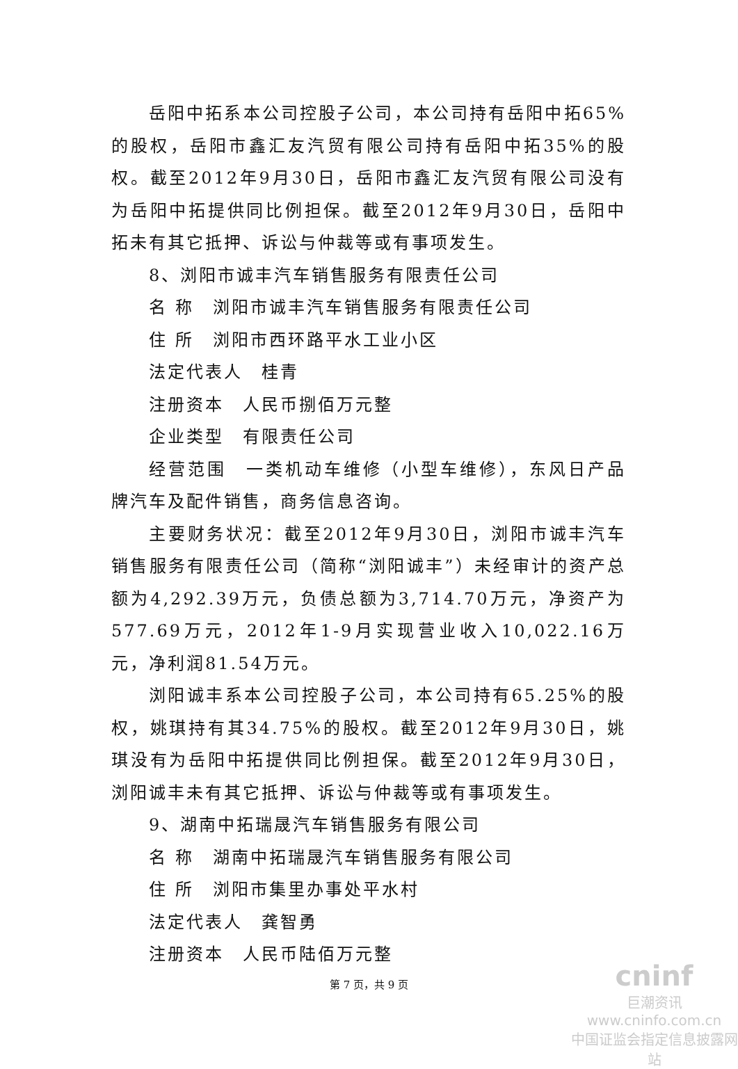岳阳中拓系本公司控股子公司，本公司持有岳阳中拓65%的股权，岳阳市鑫汇友汽贸有限公司持有岳阳中拓35%的股权。截至2012年9月30日，岳阳市鑫汇友汽贸有限公司没有为岳阳中拓提供同比例担保。截至2012年9月30日，岳阳中拓未有其它抵押、诉讼与仲裁等或有事项发生。
8、浏阳市诚丰汽车销售服务有限责任公司
名 称　浏阳市诚丰汽车销售服务有限责任公司
住 所　浏阳市西环路平水工业小区
法定代表人　桂青
注册资本　人民币捌佰万元整
企业类型　有限责任公司
经营范围　一类机动车维修（小型车维修），东风日产品牌汽车及配件销售，商务信息咨询。
主要财务状况：截至2012年9月30日，浏阳市诚丰汽车销售服务有限责任公司（简称“浏阳诚丰”）未经审计的资产总额为4,292.39万元，负债总额为3,714.70万元，净资产为577.69万元，2012年1-9月实现营业收入10,022.16万元，净利润81.54万元。
浏阳诚丰系本公司控股子公司，本公司持有65.25%的股权，姚琪持有其34.75%的股权。截至2012年9月30日，姚琪没有为岳阳中拓提供同比例担保。截至2012年9月30日，浏阳诚丰未有其它抵押、诉讼与仲裁等或有事项发生。
9、湖南中拓瑞晟汽车销售服务有限公司
名 称　湖南中拓瑞晟汽车销售服务有限公司
住 所　浏阳市集里办事处平水村
法定代表人　龚智勇
注册资本　人民币陆佰万元整
第 7 页，共 9 页
cninf
巨潮资讯
www.cninfo.com.cn
中国证监会指定信息披露网站